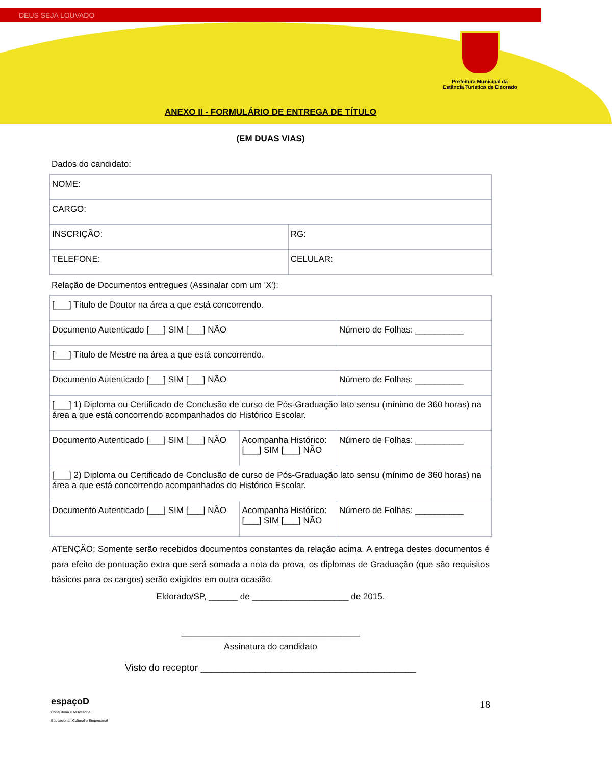DEUS SEJA LOUVADO
Prefeitura Municipal da
Estância Turística de Eldorado
ANEXO II - FORMULÁRIO DE ENTREGA DE TÍTULO
(EM DUAS VIAS)
Dados do candidato:
| NOME: | |
| CARGO: | |
| INSCRIÇÃO: | RG: |
| TELEFONE: | CELULAR: |
Relação de Documentos entregues (Assinalar com um 'X'):
| [___] Título de Doutor na área a que está concorrendo. | | |
| Documento Autenticado [___] SIM [___] NÃO | | Número de Folhas: __________ |
| [___] Título de Mestre na área a que está concorrendo. | | |
| Documento Autenticado [___] SIM [___] NÃO | | Número de Folhas: __________ |
| [___] 1) Diploma ou Certificado de Conclusão de curso de Pós-Graduação lato sensu (mínimo de 360 horas) na área a que está concorrendo acompanhados do Histórico Escolar. | | |
| Documento Autenticado [___] SIM [___] NÃO | Acompanha Histórico: [___] SIM [___] NÃO | Número de Folhas: __________ |
| [___] 2) Diploma ou Certificado de Conclusão de curso de Pós-Graduação lato sensu (mínimo de 360 horas) na área a que está concorrendo acompanhados do Histórico Escolar. | | |
| Documento Autenticado [___] SIM [___] NÃO | Acompanha Histórico: [___] SIM [___] NÃO | Número de Folhas: __________ |
ATENÇÃO: Somente serão recebidos documentos constantes da relação acima. A entrega destes documentos é para efeito de pontuação extra que será somada a nota da prova, os diplomas de Graduação (que são requisitos básicos para os cargos) serão exigidos em outra ocasião.
Eldorado/SP, ______ de ____________________ de 2015.
_____________________________________
Assinatura do candidato
Visto do receptor ________________________________________
18
espaçoD
Consultoria e Assessoria
Educacional, Cultural e Empresarial